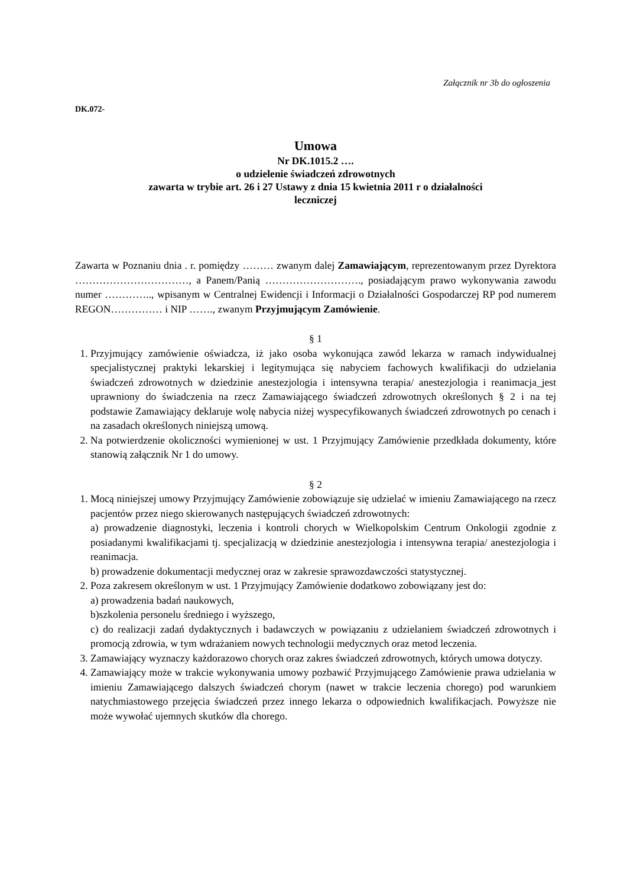Załącznik nr 3b do ogłoszenia
DK.072-
Umowa
Nr DK.1015.2 ….
o udzielenie świadczeń zdrowotnych
zawarta w trybie art. 26 i 27 Ustawy z dnia 15 kwietnia 2011 r o działalności
leczniczej
Zawarta w Poznaniu dnia . r. pomiędzy ……… zwanym dalej Zamawiającym, reprezentowanym przez Dyrektora ……………………………, a Panem/Panią ………………………., posiadającym prawo wykonywania zawodu numer ………….., wpisanym w Centralnej Ewidencji i Informacji o Działalności Gospodarczej RP pod numerem REGON…………… i NIP ……., zwanym Przyjmującym Zamówienie.
§ 1
1. Przyjmujący zamówienie oświadcza, iż jako osoba wykonująca zawód lekarza w ramach indywidualnej specjalistycznej praktyki lekarskiej i legitymująca się nabyciem fachowych kwalifikacji do udzielania świadczeń zdrowotnych w dziedzinie anestezjologia i intensywna terapia/ anestezjologia i reanimacja_jest uprawniony do świadczenia na rzecz Zamawiającego świadczeń zdrowotnych określonych § 2 i na tej podstawie Zamawiający deklaruje wolę nabycia niżej wyspecyfikowanych świadczeń zdrowotnych po cenach i na zasadach określonych niniejszą umową.
2. Na potwierdzenie okoliczności wymienionej w ust. 1 Przyjmujący Zamówienie przedkłada dokumenty, które stanowią załącznik Nr 1 do umowy.
§ 2
1. Mocą niniejszej umowy Przyjmujący Zamówienie zobowiązuje się udzielać w imieniu Zamawiającego na rzecz pacjentów przez niego skierowanych następujących świadczeń zdrowotnych:
a) prowadzenie diagnostyki, leczenia i kontroli chorych w Wielkopolskim Centrum Onkologii zgodnie z posiadanymi kwalifikacjami tj. specjalizacją w dziedzinie anestezjologia i intensywna terapia/ anestezjologia i reanimacja.
b) prowadzenie dokumentacji medycznej oraz w zakresie sprawozdawczości statystycznej.
2. Poza zakresem określonym w ust. 1 Przyjmujący Zamówienie dodatkowo zobowiązany jest do:
a) prowadzenia badań naukowych,
b)szkolenia personelu średniego i wyższego,
c) do realizacji zadań dydaktycznych i badawczych w powiązaniu z udzielaniem świadczeń zdrowotnych i promocją zdrowia, w tym wdrażaniem nowych technologii medycznych oraz metod leczenia.
3. Zamawiający wyznaczy każdorazowo chorych oraz zakres świadczeń zdrowotnych, których umowa dotyczy.
4. Zamawiający może w trakcie wykonywania umowy pozbawić Przyjmującego Zamówienie prawa udzielania w imieniu Zamawiającego dalszych świadczeń chorym (nawet w trakcie leczenia chorego) pod warunkiem natychmiastowego przejęcia świadczeń przez innego lekarza o odpowiednich kwalifikacjach. Powyższe nie może wywołać ujemnych skutków dla chorego.